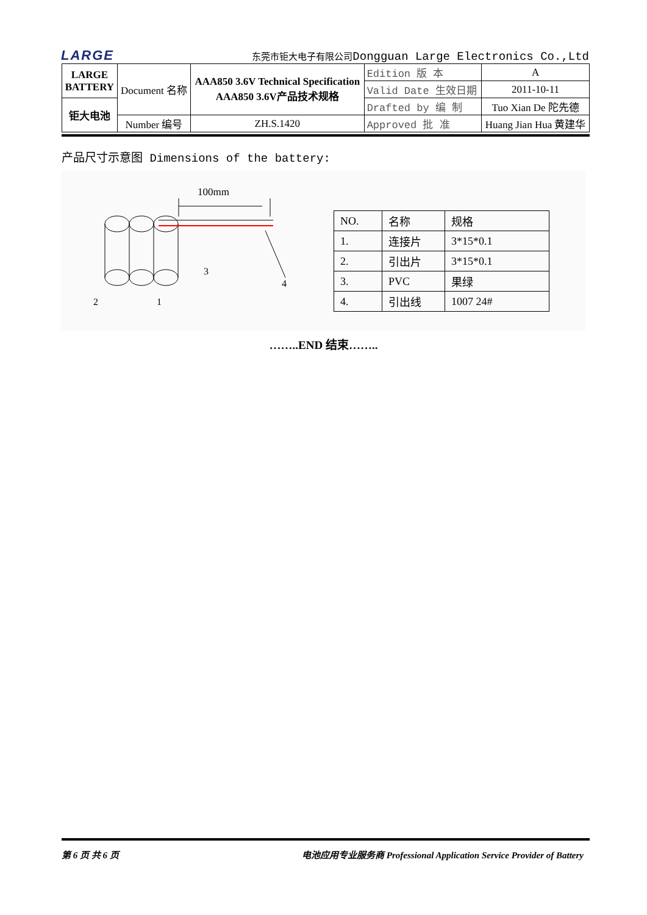LARGE
东莞市钜大电子有限公司Dongguan Large Electronics Co.,Ltd
| LARGE BATTERY | Document 名称 | AAA850 3.6V Technical Specification AAA850 3.6V产品技术规格 | Edition 版 本 | A |
| | | | Valid Date 生效日期 | 2011-10-11 |
| 钜大电池 | | | Drafted by 编 制 | Tuo Xian De 陀先德 |
| | Number 编号 | ZH.S.1420 | Approved 批 准 | Huang Jian Hua 黄建华 |
产品尺寸示意图 Dimensions of the battery:
100mm
3
4
2
1
| NO. | 名称 | 规格 |
| 1. | 连接片 | 3*15*0.1 |
| 2. | 引出片 | 3*15*0.1 |
| 3. | PVC | 果绿 |
| 4. | 引出线 | 1007 24# |
……..END 结束……..
第 6 页 共 6 页 电池应用专业服务商 Professional Application Service Provider of Battery